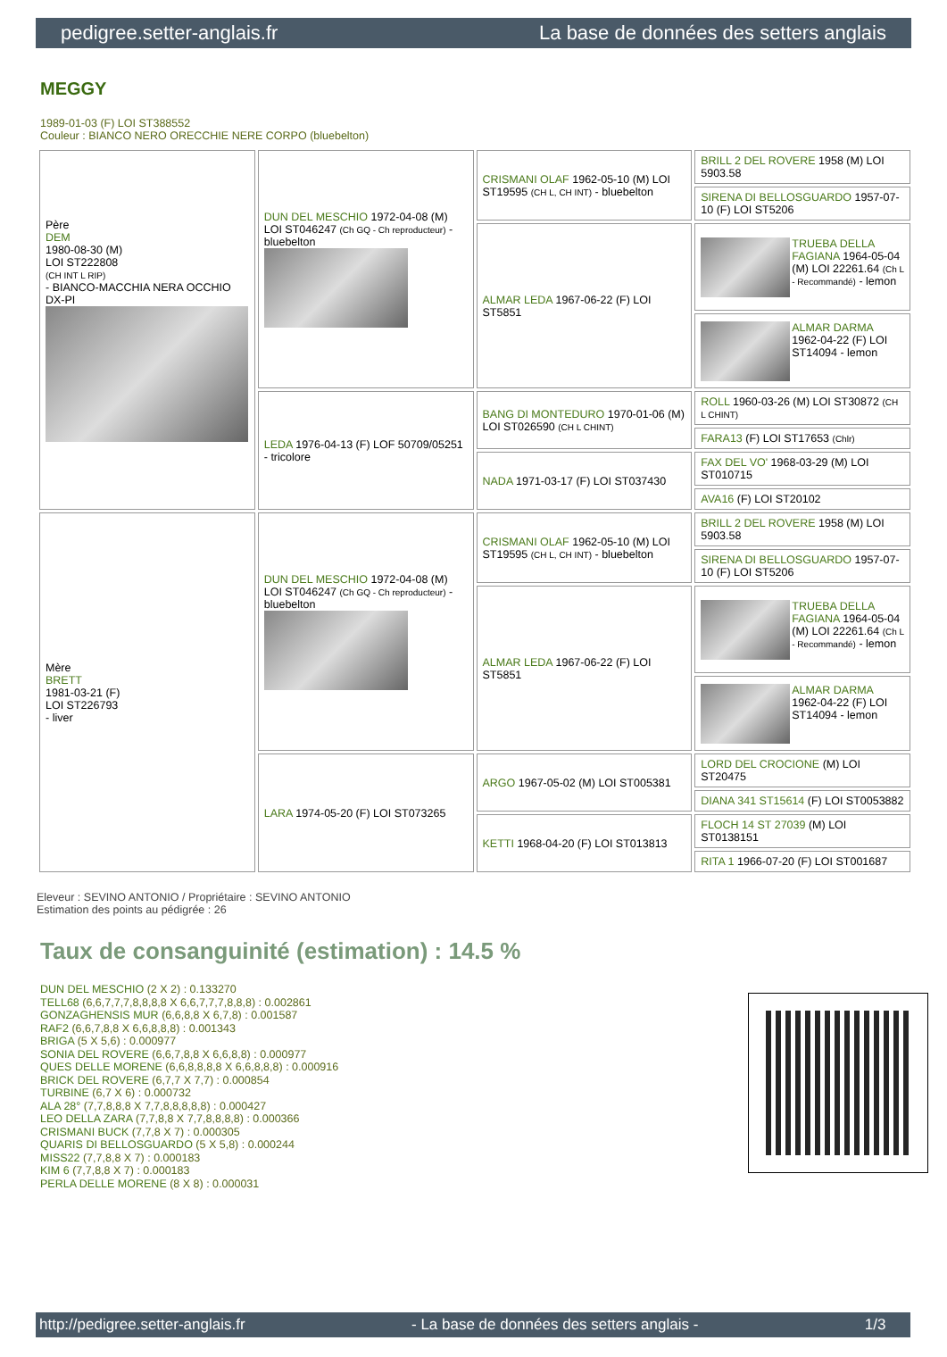pedigree.setter-anglais.fr La base de données des setters anglais
MEGGY
1989-01-03 (F) LOI ST388552
Couleur : BIANCO NERO ORECCHIE NERE CORPO (bluebelton)
| Père DEM 1980-08-30 (M) LOI ST222808 (CH INT L RIP) - BIANCO-MACCHIA NERA OCCHIO DX-PI | DUN DEL MESCHIO 1972-04-08 (M) LOI ST046247 (Ch GQ - Ch reproducteur) - bluebelton | CRISMANI OLAF 1962-05-10 (M) LOI ST19595 (CH L, CH INT) - bluebelton | BRILL 2 DEL ROVERE 1958 (M) LOI 5903.58 |
| | | | SIRENA DI BELLOSGUARDO 1957-07-10 (F) LOI ST5206 |
| | | ALMAR LEDA 1967-06-22 (F) LOI ST5851 | TRUEBA DELLA FAGIANA 1964-05-04 (M) LOI 22261.64 (Ch L - Recommandé) - lemon |
| | | | ALMAR DARMA 1962-04-22 (F) LOI ST14094 - lemon |
| | LEDA 1976-04-13 (F) LOF 50709/05251 - tricolore | BANG DI MONTEDURO 1970-01-06 (M) LOI ST026590 (CH L CHINT) | ROLL 1960-03-26 (M) LOI ST30872 (CH L CHINT) |
| | | | FARA13 (F) LOI ST17653 (Chlr) |
| | | NADA 1971-03-17 (F) LOI ST037430 | FAX DEL VO' 1968-03-29 (M) LOI ST010715 |
| | | | AVA16 (F) LOI ST20102 |
| Mère BRETT 1981-03-21 (F) LOI ST226793 - liver | DUN DEL MESCHIO 1972-04-08 (M) LOI ST046247 (Ch GQ - Ch reproducteur) - bluebelton | CRISMANI OLAF 1962-05-10 (M) LOI ST19595 (CH L, CH INT) - bluebelton | BRILL 2 DEL ROVERE 1958 (M) LOI 5903.58 |
| | | | SIRENA DI BELLOSGUARDO 1957-07-10 (F) LOI ST5206 |
| | | ALMAR LEDA 1967-06-22 (F) LOI ST5851 | TRUEBA DELLA FAGIANA 1964-05-04 (M) LOI 22261.64 (Ch L - Recommandé) - lemon |
| | | | ALMAR DARMA 1962-04-22 (F) LOI ST14094 - lemon |
| | LARA 1974-05-20 (F) LOI ST073265 | ARGO 1967-05-02 (M) LOI ST005381 | LORD DEL CROCIONE (M) LOI ST20475 |
| | | | DIANA 341 ST15614 (F) LOI ST0053882 |
| | | KETTI 1968-04-20 (F) LOI ST013813 | FLOCH 14 ST 27039 (M) LOI ST0138151 |
| | | | RITA 1 1966-07-20 (F) LOI ST001687 |
Eleveur : SEVINO ANTONIO / Propriétaire : SEVINO ANTONIO
Estimation des points au pédigrée : 26
Taux de consanguinité (estimation) : 14.5 %
DUN DEL MESCHIO (2 X 2) : 0.133270
TELL68 (6,6,7,7,7,8,8,8,8 X 6,6,7,7,7,8,8,8) : 0.002861
GONZAGHENSIS MUR (6,6,8,8 X 6,7,8) : 0.001587
RAF2 (6,6,7,8,8 X 6,6,8,8,8) : 0.001343
BRIGA (5 X 5,6) : 0.000977
SONIA DEL ROVERE (6,6,7,8,8 X 6,6,8,8) : 0.000977
QUES DELLE MORENE (6,6,8,8,8,8 X 6,6,8,8,8) : 0.000916
BRICK DEL ROVERE (6,7,7 X 7,7) : 0.000854
TURBINE (6,7 X 6) : 0.000732
ALA 28° (7,7,8,8,8 X 7,7,8,8,8,8,8) : 0.000427
LEO DELLA ZARA (7,7,8,8 X 7,7,8,8,8,8) : 0.000366
CRISMANI BUCK (7,7,8 X 7) : 0.000305
QUARIS DI BELLOSGUARDO (5 X 5,8) : 0.000244
MISS22 (7,7,8,8 X 7) : 0.000183
KIM 6 (7,7,8,8 X 7) : 0.000183
PERLA DELLE MORENE (8 X 8) : 0.000031
http://pedigree.setter-anglais.fr - La base de données des setters anglais - 1/3